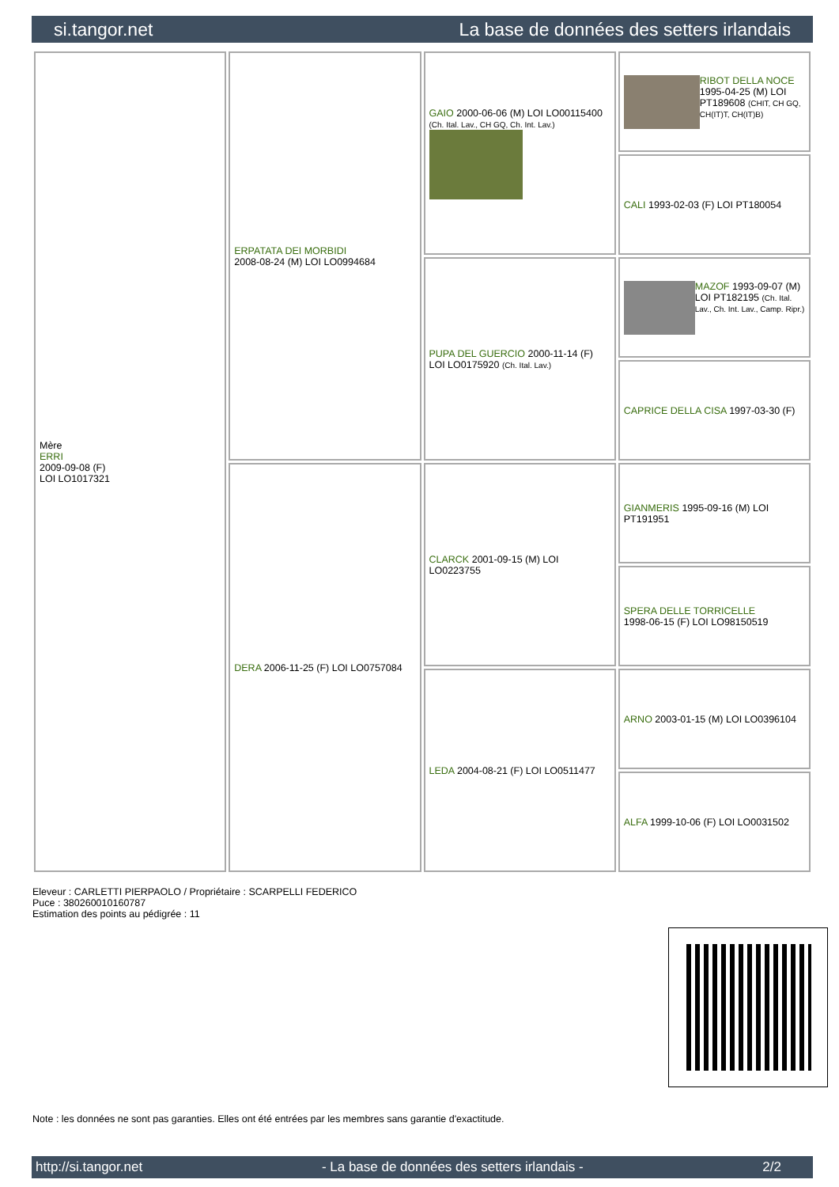si.tangor.net La base de données des setters irlandais
| Mère ERRI 2009-09-08 (F) LOI LO1017321 | ERPATATA DEI MORBIDI 2008-08-24 (M) LOI LO0994684 | GAIO 2000-06-06 (M) LOI LO00115400 (Ch. Ital. Lav., CH GQ, Ch. Int. Lav.) | RIBOT DELLA NOCE 1995-04-25 (M) LOI PT189608 (CHIT, CH GQ, CH(IT)T, CH(IT)B) |
| | | | CALI 1993-02-03 (F) LOI PT180054 |
| | | PUPA DEL GUERCIO 2000-11-14 (F) LOI LO0175920 (Ch. Ital. Lav.) | MAZOF 1993-09-07 (M) LOI PT182195 (Ch. Ital. Lav., Ch. Int. Lav., Camp. Ripr.) |
| | | | CAPRICE DELLA CISA 1997-03-30 (F) |
| | DERA 2006-11-25 (F) LOI LO0757084 | CLARCK 2001-09-15 (M) LOI LO0223755 | GIANMERIS 1995-09-16 (M) LOI PT191951 |
| | | | SPERA DELLE TORRICELLE 1998-06-15 (F) LOI LO98150519 |
| | | LEDA 2004-08-21 (F) LOI LO0511477 | ARNO 2003-01-15 (M) LOI LO0396104 |
| | | | ALFA 1999-10-06 (F) LOI LO0031502 |
Eleveur : CARLETTI PIERPAOLO / Propriétaire : SCARPELLI FEDERICO
Puce : 380260010160787
Estimation des points au pédigrée : 11
Note : les données ne sont pas garanties. Elles ont été entrées par les membres sans garantie d'exactitude.
http://si.tangor.net - La base de données des setters irlandais - 2/2